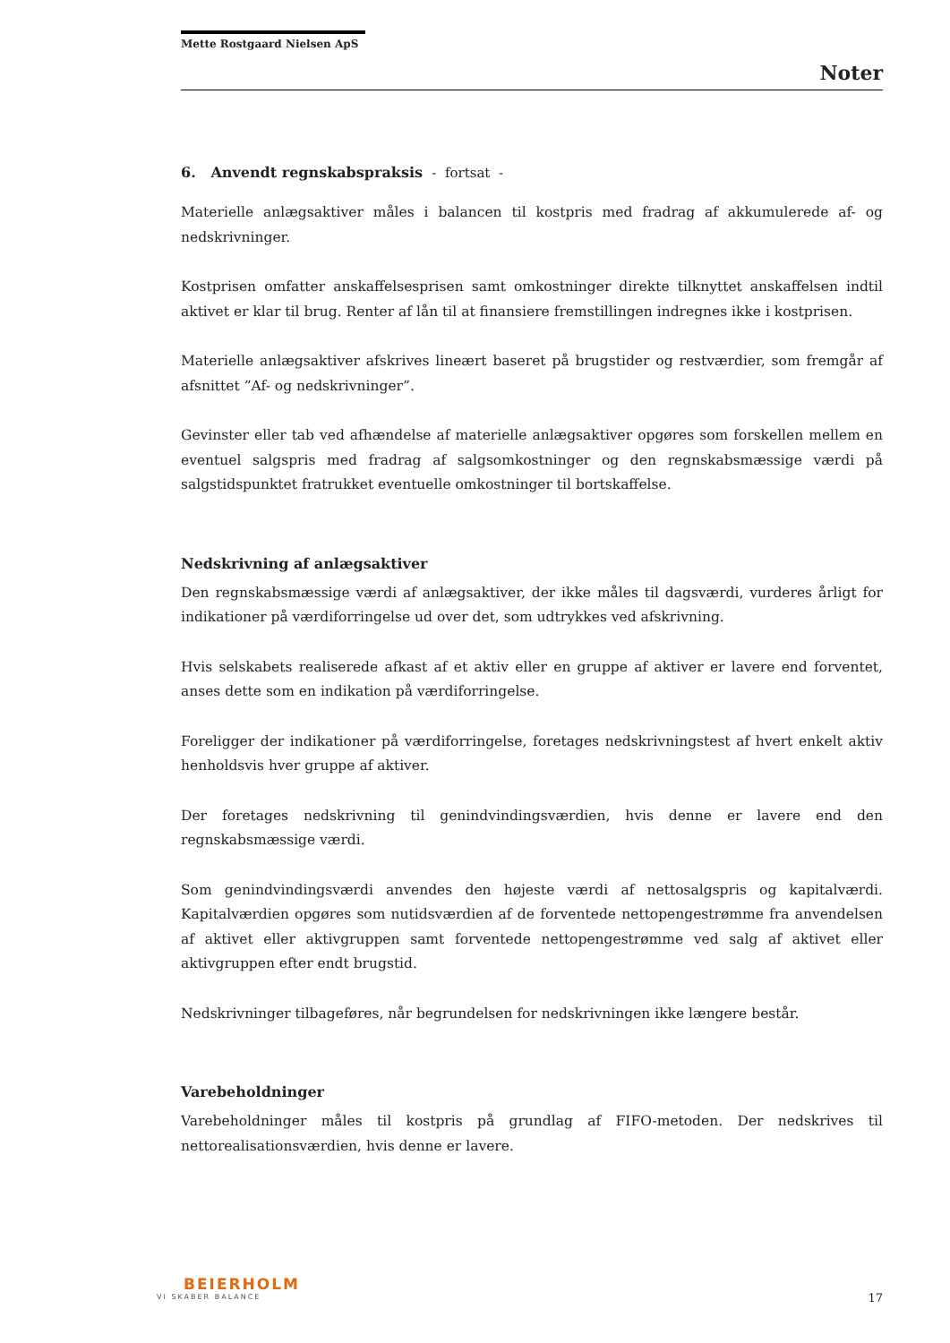Mette Rostgaard Nielsen ApS
Noter
6. Anvendt regnskabspraksis - fortsat -
Materielle anlægsaktiver måles i balancen til kostpris med fradrag af akkumulerede af- og nedskrivninger.
Kostprisen omfatter anskaffelsesprisen samt omkostninger direkte tilknyttet anskaffelsen indtil aktivet er klar til brug. Renter af lån til at finansiere fremstillingen indregnes ikke i kostprisen.
Materielle anlægsaktiver afskrives lineært baseret på brugstider og restværdier, som fremgår af afsnittet ”Af- og nedskrivninger”.
Gevinster eller tab ved afhændelse af materielle anlægsaktiver opgøres som forskellen mellem en eventuel salgspris med fradrag af salgsomkostninger og den regnskabsmæssige værdi på salgstidspunktet fratrukket eventuelle omkostninger til bortskaffelse.
Nedskrivning af anlægsaktiver
Den regnskabsmæssige værdi af anlægsaktiver, der ikke måles til dagsværdi, vurderes årligt for indikationer på værdiforringelse ud over det, som udtrykkes ved afskrivning.
Hvis selskabets realiserede afkast af et aktiv eller en gruppe af aktiver er lavere end forventet, anses dette som en indikation på værdiforringelse.
Foreligger der indikationer på værdiforringelse, foretages nedskrivningstest af hvert enkelt aktiv henholdsvis hver gruppe af aktiver.
Der foretages nedskrivning til genindvindingsværdien, hvis denne er lavere end den regnskabsmæssige værdi.
Som genindvindingsværdi anvendes den højeste værdi af nettosalgspris og kapitalværdi. Kapitalværdien opgøres som nutidsværdien af de forventede nettopengestrømme fra anvendelsen af aktivet eller aktivgruppen samt forventede nettopengestrømme ved salg af aktivet eller aktivgruppen efter endt brugstid.
Nedskrivninger tilbageføres, når begrundelsen for nedskrivningen ikke længere består.
Varebeholdninger
Varebeholdninger måles til kostpris på grundlag af FIFO-metoden. Der nedskrives til nettorealisationsværdien, hvis denne er lavere.
BEIERHOLM
VI SKABER BALANCE
17